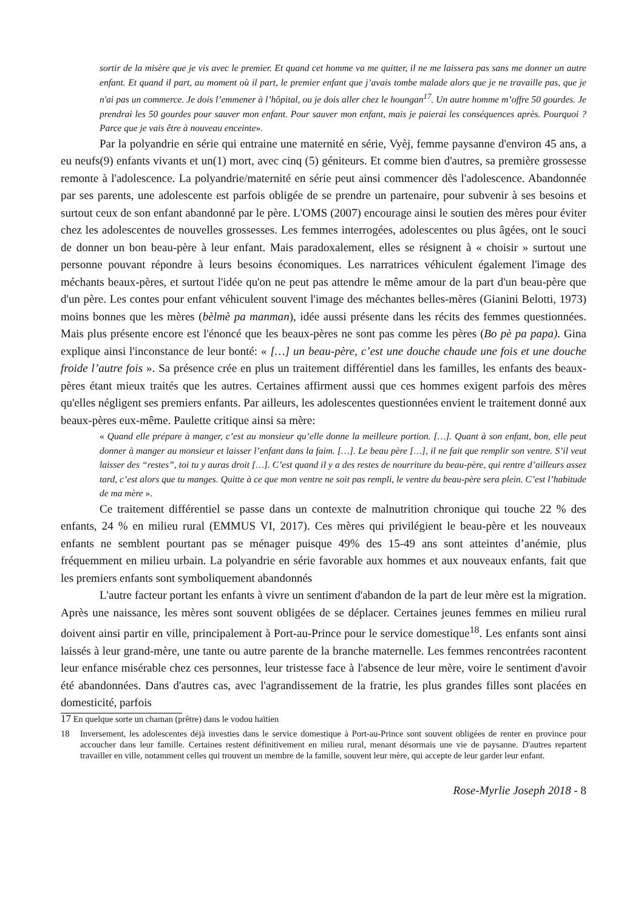sortir de la misère que je vis avec le premier. Et quand cet homme va me quitter, il ne me laissera pas sans me donner un autre enfant. Et quand il part, au moment où il part, le premier enfant que j’avais tombe malade alors que je ne travaille pas, que je n'ai pas un commerce. Je dois l’emmener à l’hôpital, ou je dois aller chez le houngan<sup>17</sup>. Un autre homme m’offre 50 gourdes. Je prendrai les 50 gourdes pour sauver mon enfant. Pour sauver mon enfant, mais je paierai les conséquences après. Pourquoi ? Parce que je vais être à nouveau enceinte».
Par la polyandrie en série qui entraine une maternité en série, Vyèj, femme paysanne d'environ 45 ans, a eu neufs(9) enfants vivants et un(1) mort, avec cinq (5) géniteurs. Et comme bien d'autres, sa première grossesse remonte à l'adolescence. La polyandrie/maternité en série peut ainsi commencer dès l'adolescence. Abandonnée par ses parents, une adolescente est parfois obligée de se prendre un partenaire, pour subvenir à ses besoins et surtout ceux de son enfant abandonné par le père. L'OMS (2007) encourage ainsi le soutien des mères pour éviter chez les adolescentes de nouvelles grossesses. Les femmes interrogées, adolescentes ou plus âgées, ont le souci de donner un bon beau-père à leur enfant. Mais paradoxalement, elles se résignent à « choisir » surtout une personne pouvant répondre à leurs besoins économiques. Les narratrices véhiculent également l'image des méchants beaux-pères, et surtout l'idée qu'on ne peut pas attendre le même amour de la part d'un beau-père que d'un père. Les contes pour enfant véhiculent souvent l'image des méchantes belles-mères (Gianini Belotti, 1973) moins bonnes que les mères (bèlmè pa manman), idée aussi présente dans les récits des femmes questionnées. Mais plus présente encore est l'énoncé que les beaux-pères ne sont pas comme les pères (Bo pè pa papa). Gina explique ainsi l'inconstance de leur bonté: « […] un beau-père, c’est une douche chaude une fois et une douche froide l’autre fois ». Sa présence crée en plus un traitement différentiel dans les familles, les enfants des beaux-pères étant mieux traités que les autres. Certaines affirment aussi que ces hommes exigent parfois des mères qu'elles négligent ses premiers enfants. Par ailleurs, les adolescentes questionnées envient le traitement donné aux beaux-pères eux-même. Paulette critique ainsi sa mère:
« Quand elle prépare à manger, c’est au monsieur qu’elle donne la meilleure portion. […]. Quant à son enfant, bon, elle peut donner à manger au monsieur et laisser l’enfant dans la faim. […]. Le beau père […], il ne fait que remplir son ventre. S’il veut laisser des “restes”, toi tu y auras droit […]. C’est quand il y a des restes de nourriture du beau-père, qui rentre d’ailleurs assez tard, c’est alors que tu manges. Quitte à ce que mon ventre ne soit pas rempli, le ventre du beau-père sera plein. C’est l’habitude de ma mère ».
Ce traitement différentiel se passe dans un contexte de malnutrition chronique qui touche 22 % des enfants, 24 % en milieu rural (EMMUS VI, 2017). Ces mères qui privilégient le beau-père et les nouveaux enfants ne semblent pourtant pas se ménager puisque 49% des 15-49 ans sont atteintes d’anémie, plus fréquemment en milieu urbain. La polyandrie en série favorable aux hommes et aux nouveaux enfants, fait que les premiers enfants sont symboliquement abandonnés
L'autre facteur portant les enfants à vivre un sentiment d'abandon de la part de leur mère est la migration. Après une naissance, les mères sont souvent obligées de se déplacer. Certaines jeunes femmes en milieu rural doivent ainsi partir en ville, principalement à Port-au-Prince pour le service domestique<sup>18</sup>. Les enfants sont ainsi laissés à leur grand-mère, une tante ou autre parente de la branche maternelle. Les femmes rencontrées racontent leur enfance misérable chez ces personnes, leur tristesse face à l'absence de leur mère, voire le sentiment d'avoir été abandonnées. Dans d'autres cas, avec l'agrandissement de la fratrie, les plus grandes filles sont placées en domesticité, parfois
17 En quelque sorte un chaman (prêtre) dans le vodou haïtien
18 Inversement, les adolescentes déjà investies dans le service domestique à Port-au-Prince sont souvent obligées de renter en province pour accoucher dans leur famille. Certaines restent définitivement en milieu rural, menant désormais une vie de paysanne. D'autres repartent travailler en ville, notamment celles qui trouvent un membre de la famille, souvent leur mère, qui accepte de leur garder leur enfant.
Rose-Myrlie Joseph 2018 - 8